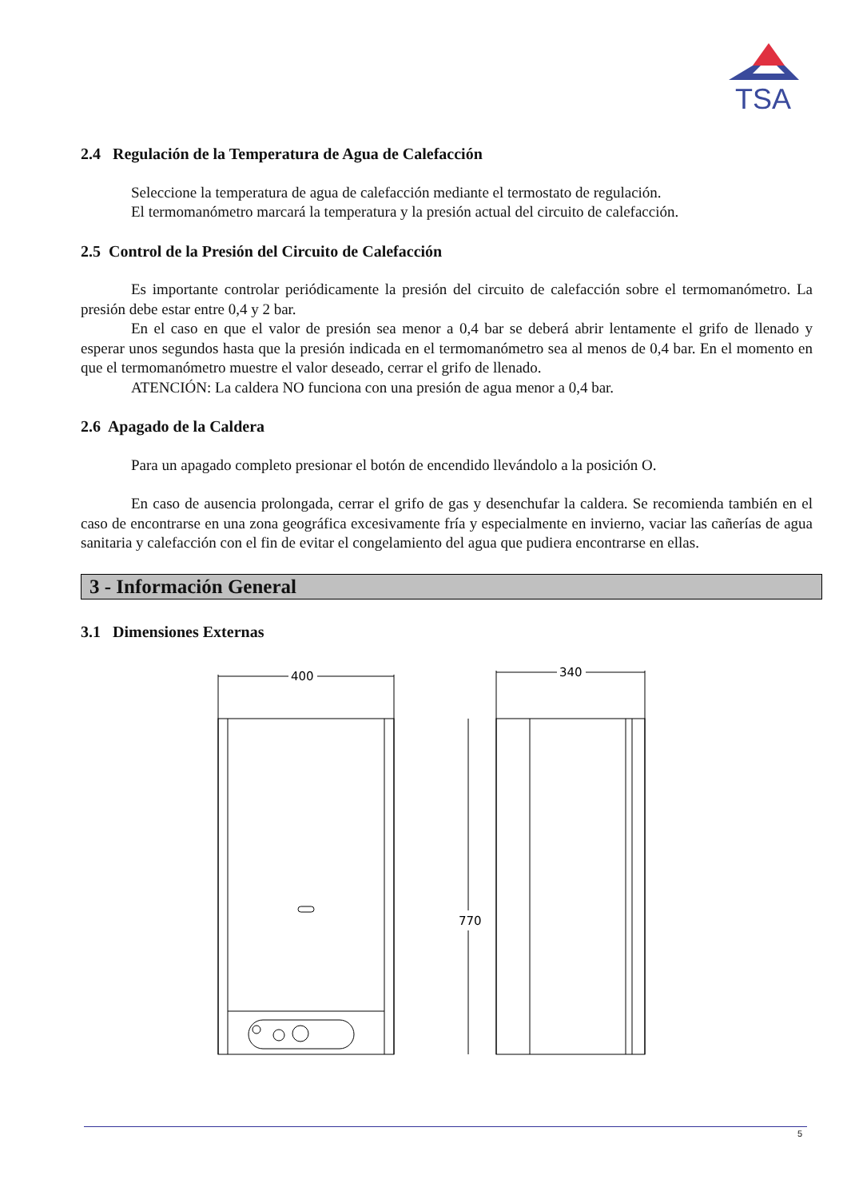TSA
2.4 Regulación de la Temperatura de Agua de Calefacción
Seleccione la temperatura de agua de calefacción mediante el termostato de regulación.
El termomanómetro marcará la temperatura y la presión actual del circuito de calefacción.
2.5 Control de la Presión del Circuito de Calefacción
Es importante controlar periódicamente la presión del circuito de calefacción sobre el termomanómetro. La presión debe estar entre 0,4 y 2 bar.
En el caso en que el valor de presión sea menor a 0,4 bar se deberá abrir lentamente el grifo de llenado y esperar unos segundos hasta que la presión indicada en el termomanómetro sea al menos de 0,4 bar. En el momento en que el termomanómetro muestre el valor deseado, cerrar el grifo de llenado.
ATENCIÓN: La caldera NO funciona con una presión de agua menor a 0,4 bar.
2.6 Apagado de la Caldera
Para un apagado completo presionar el botón de encendido llevándolo a la posición O.
En caso de ausencia prolongada, cerrar el grifo de gas y desenchufar la caldera. Se recomienda también en el caso de encontrarse en una zona geográfica excesivamente fría y especialmente en invierno, vaciar las cañerías de agua sanitaria y calefacción con el fin de evitar el congelamiento del agua que pudiera encontrarse en ellas.
3 - Información General
3.1 Dimensiones Externas
400
340
770
5